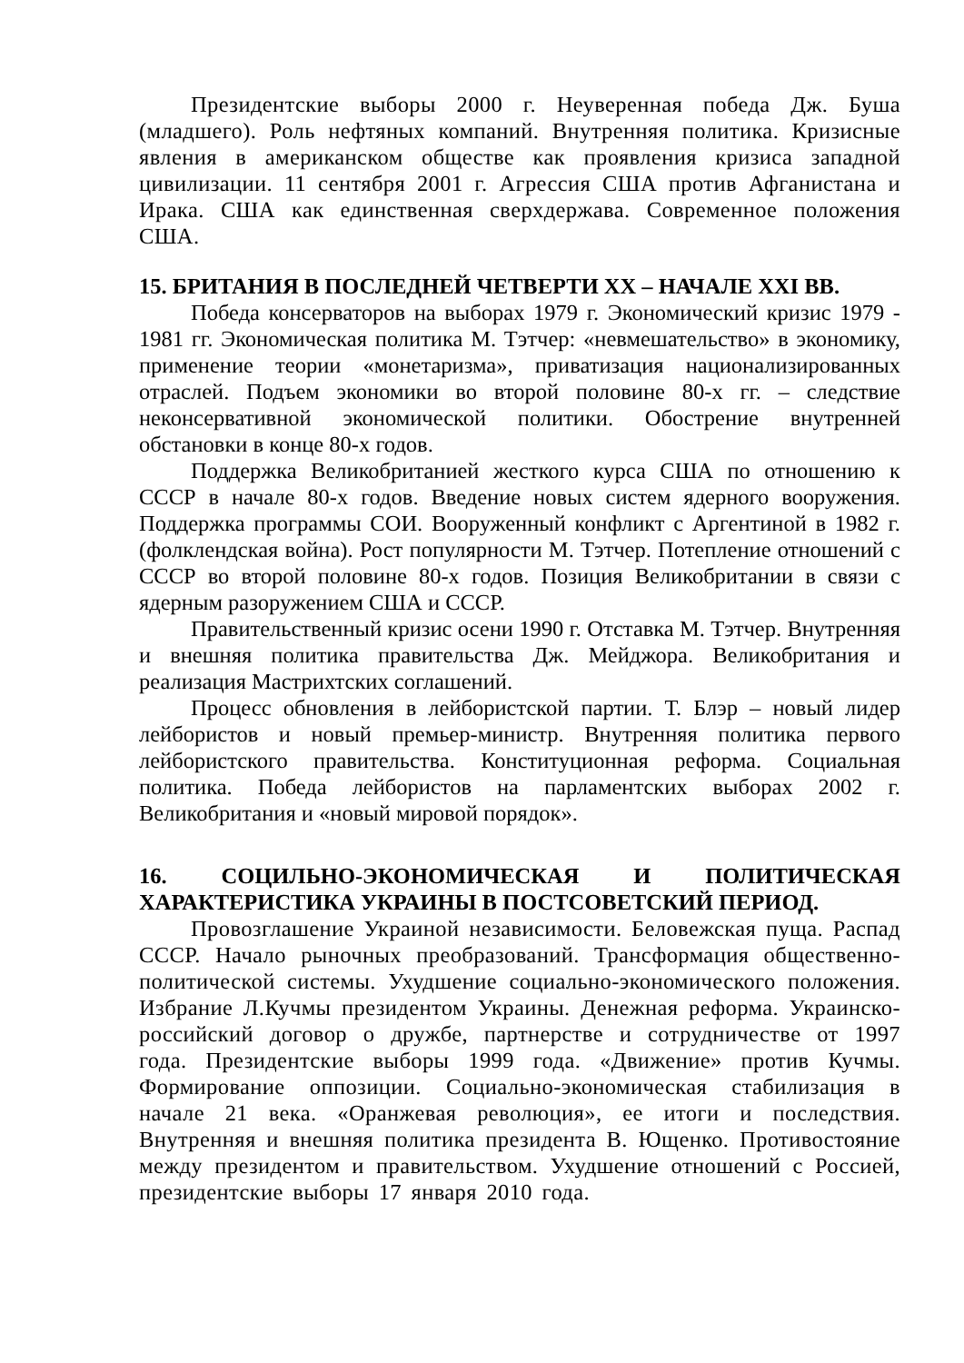Президентские выборы 2000 г. Неуверенная победа Дж. Буша (младшего). Роль нефтяных компаний. Внутренняя политика. Кризисные явления в американском обществе как проявления кризиса западной цивилизации. 11 сентября 2001 г. Агрессия США против Афганистана и Ирака. США как единственная сверхдержава. Современное положения США.
15. БРИТАНИЯ В ПОСЛЕДНЕЙ ЧЕТВЕРТИ XX – НАЧАЛЕ XXI ВВ.
Победа консерваторов на выборах 1979 г. Экономический кризис 1979 - 1981 гг. Экономическая политика М. Тэтчер: «невмешательство» в экономику, применение теории «монетаризма», приватизация национализированных отраслей. Подъем экономики во второй половине 80-х гг. – следствие неконсервативной экономической политики. Обострение внутренней обстановки в конце 80-х годов.
Поддержка Великобританией жесткого курса США по отношению к СССР в начале 80-х годов. Введение новых систем ядерного вооружения. Поддержка программы СОИ. Вооруженный конфликт с Аргентиной в 1982 г. (фолклендская война). Рост популярности М. Тэтчер. Потепление отношений с СССР во второй половине 80-х годов. Позиция Великобритании в связи с ядерным разоружением США и СССР.
Правительственный кризис осени 1990 г. Отставка М. Тэтчер. Внутренняя и внешняя политика правительства Дж. Мейджора. Великобритания и реализация Мастрихтских соглашений.
Процесс обновления в лейбористской партии. Т. Блэр – новый лидер лейбористов и новый премьер-министр. Внутренняя политика первого лейбористского правительства. Конституционная реформа. Социальная политика. Победа лейбористов на парламентских выборах 2002 г. Великобритания и «новый мировой порядок».
16. СОЦИЛЬНО-ЭКОНОМИЧЕСКАЯ И ПОЛИТИЧЕСКАЯ ХАРАКТЕРИСТИКА УКРАИНЫ В ПОСТСОВЕТСКИЙ ПЕРИОД.
Провозглашение Украиной независимости. Беловежская пуща. Распад СССР. Начало рыночных преобразований. Трансформация общественно-политической системы. Ухудшение социально-экономического положения. Избрание Л.Кучмы президентом Украины. Денежная реформа. Украинско-российский договор о дружбе, партнерстве и сотрудничестве от 1997 года. Президентские выборы 1999 года. «Движение» против Кучмы. Формирование оппозиции. Социально-экономическая стабилизация в начале 21 века. «Оранжевая революция», ее итоги и последствия. Внутренняя и внешняя политика президента В. Ющенко. Противостояние между президентом и правительством. Ухудшение отношений с Россией, президентские выборы 17 января 2010 года.